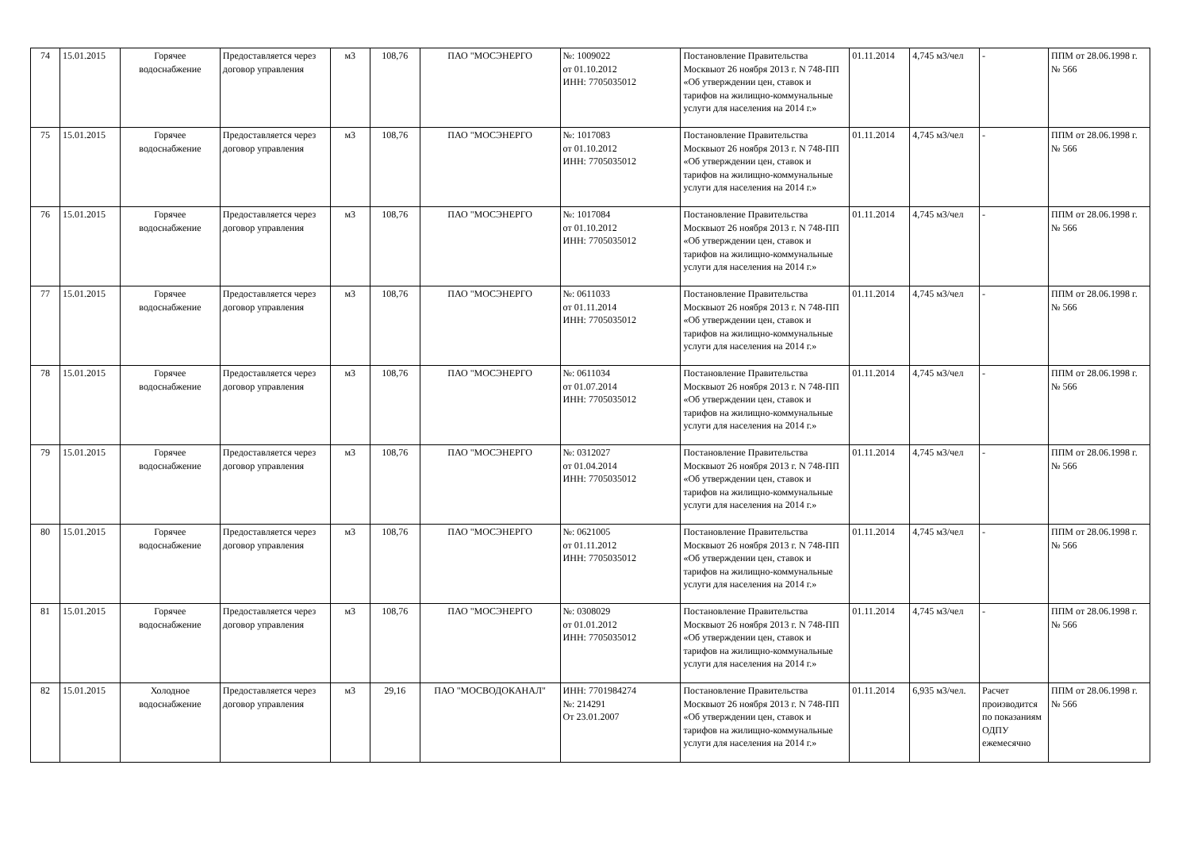| 74 | 15.01.2015 | Горячее водоснабжение | Предоставляется через договор управления | м3 | 108,76 | ПАО "МОСЭНЕРГО | №: 1009022 от 01.10.2012 ИНН: 7705035012 | Постановление Правительства Москвыот 26 ноября 2013 г. N 748-ПП «Об утверждении цен, ставок и тарифов на жилищно-коммунальные услуги для населения на 2014 г.» | 01.11.2014 | 4,745 м3/чел | - | ППМ от 28.06.1998 г. № 566 |
| 75 | 15.01.2015 | Горячее водоснабжение | Предоставляется через договор управления | м3 | 108,76 | ПАО "МОСЭНЕРГО | №: 1017083 от 01.10.2012 ИНН: 7705035012 | Постановление Правительства Москвыот 26 ноября 2013 г. N 748-ПП «Об утверждении цен, ставок и тарифов на жилищно-коммунальные услуги для населения на 2014 г.» | 01.11.2014 | 4,745 м3/чел | - | ППМ от 28.06.1998 г. № 566 |
| 76 | 15.01.2015 | Горячее водоснабжение | Предоставляется через договор управления | м3 | 108,76 | ПАО "МОСЭНЕРГО | №: 1017084 от 01.10.2012 ИНН: 7705035012 | Постановление Правительства Москвыот 26 ноября 2013 г. N 748-ПП «Об утверждении цен, ставок и тарифов на жилищно-коммунальные услуги для населения на 2014 г.» | 01.11.2014 | 4,745 м3/чел | - | ППМ от 28.06.1998 г. № 566 |
| 77 | 15.01.2015 | Горячее водоснабжение | Предоставляется через договор управления | м3 | 108,76 | ПАО "МОСЭНЕРГО | №: 0611033 от 01.11.2014 ИНН: 7705035012 | Постановление Правительства Москвыот 26 ноября 2013 г. N 748-ПП «Об утверждении цен, ставок и тарифов на жилищно-коммунальные услуги для населения на 2014 г.» | 01.11.2014 | 4,745 м3/чел | - | ППМ от 28.06.1998 г. № 566 |
| 78 | 15.01.2015 | Горячее водоснабжение | Предоставляется через договор управления | м3 | 108,76 | ПАО "МОСЭНЕРГО | №: 0611034 от 01.07.2014 ИНН: 7705035012 | Постановление Правительства Москвыот 26 ноября 2013 г. N 748-ПП «Об утверждении цен, ставок и тарифов на жилищно-коммунальные услуги для населения на 2014 г.» | 01.11.2014 | 4,745 м3/чел | - | ППМ от 28.06.1998 г. № 566 |
| 79 | 15.01.2015 | Горячее водоснабжение | Предоставляется через договор управления | м3 | 108,76 | ПАО "МОСЭНЕРГО | №: 0312027 от 01.04.2014 ИНН: 7705035012 | Постановление Правительства Москвыот 26 ноября 2013 г. N 748-ПП «Об утверждении цен, ставок и тарифов на жилищно-коммунальные услуги для населения на 2014 г.» | 01.11.2014 | 4,745 м3/чел | - | ППМ от 28.06.1998 г. № 566 |
| 80 | 15.01.2015 | Горячее водоснабжение | Предоставляется через договор управления | м3 | 108,76 | ПАО "МОСЭНЕРГО | №: 0621005 от 01.11.2012 ИНН: 7705035012 | Постановление Правительства Москвыот 26 ноября 2013 г. N 748-ПП «Об утверждении цен, ставок и тарифов на жилищно-коммунальные услуги для населения на 2014 г.» | 01.11.2014 | 4,745 м3/чел | - | ППМ от 28.06.1998 г. № 566 |
| 81 | 15.01.2015 | Горячее водоснабжение | Предоставляется через договор управления | м3 | 108,76 | ПАО "МОСЭНЕРГО | №: 0308029 от 01.01.2012 ИНН: 7705035012 | Постановление Правительства Москвыот 26 ноября 2013 г. N 748-ПП «Об утверждении цен, ставок и тарифов на жилищно-коммунальные услуги для населения на 2014 г.» | 01.11.2014 | 4,745 м3/чел | - | ППМ от 28.06.1998 г. № 566 |
| 82 | 15.01.2015 | Холодное водоснабжение | Предоставляется через договор управления | м3 | 29,16 | ПАО "МОСВОДОКАНАЛ" | ИНН: 7701984274 №: 214291 От 23.01.2007 | Постановление Правительства Москвыот 26 ноября 2013 г. N 748-ПП «Об утверждении цен, ставок и тарифов на жилищно-коммунальные услуги для населения на 2014 г.» | 01.11.2014 | 6,935 м3/чел. | Расчет производится по показаниям ОДПУ ежемесячно | ППМ от 28.06.1998 г. № 566 |